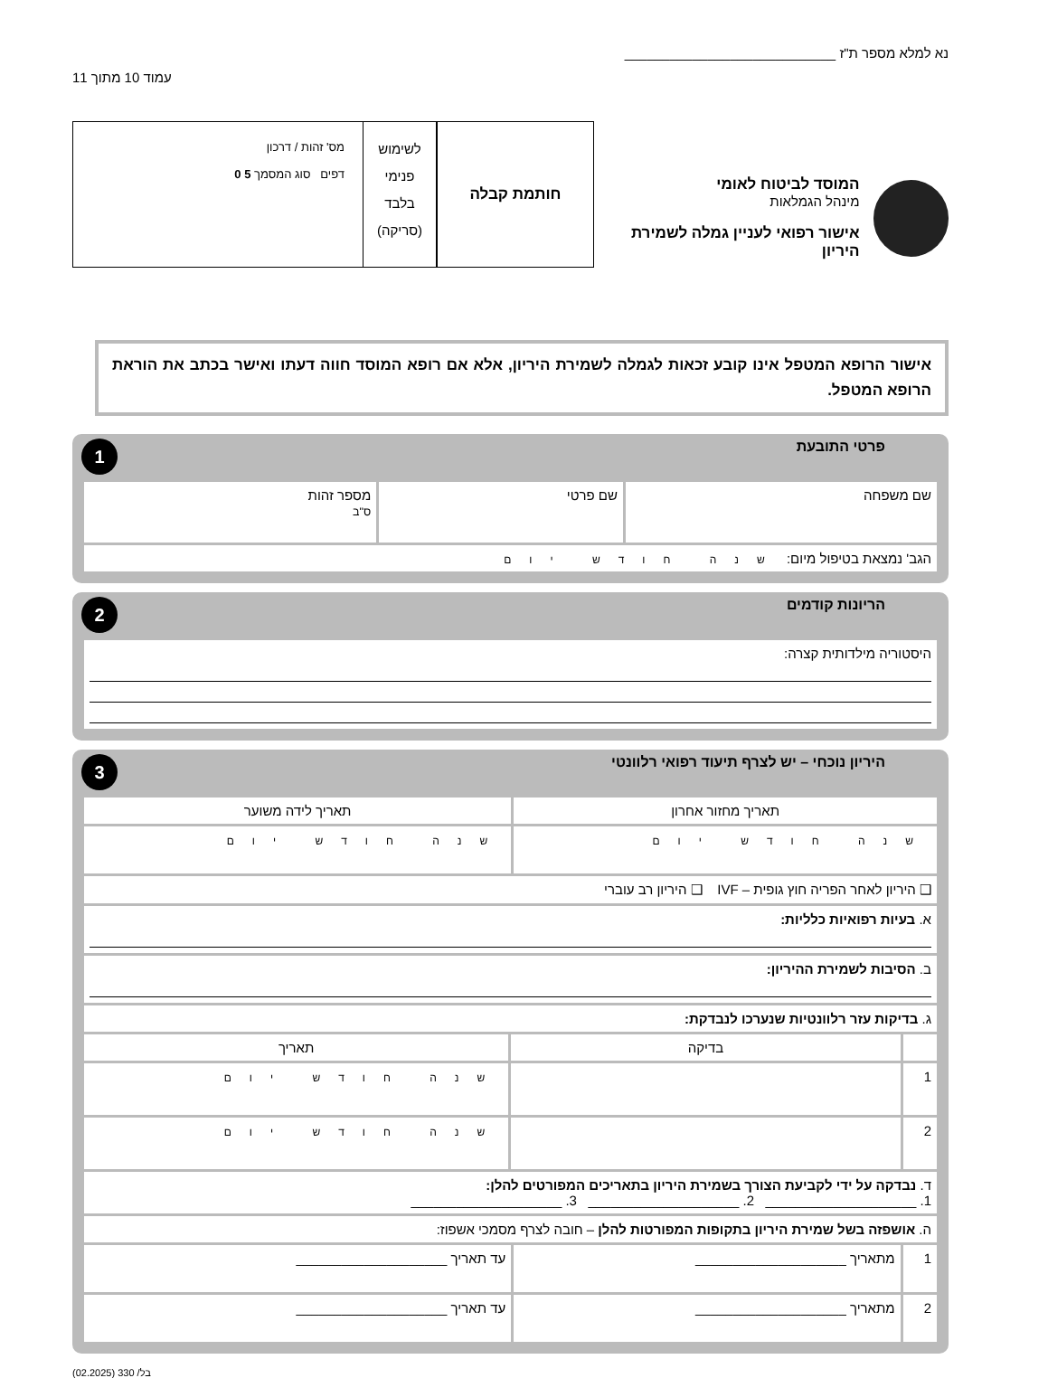נא למלא מספר ת"ז ____________________________
עמוד 10 מתוך 11
המוסד לביטוח לאומי
מינהל הגמלאות
אישור רפואי לעניין גמלה לשמירת היריון
חותמת קבלה
לשימוש
פנימי
בלבד
(סריקה)
מס' זהות / דרכון
דפים סוג המסמך 5 0
אישור הרופא המטפל אינו קובע זכאות לגמלה לשמירת היריון, אלא אם רופא המוסד חווה דעתו ואישר בכתב את הוראת הרופא המטפל.
פרטי התובעת 1
| שם משפחה | שם פרטי | מספר זהות ס"ב |
| הגב' נמצאת בטיפול מיום: שנה חודש יום | | |
הריונות קודמים 2
| היסטוריה מילדותית קצרה: |
היריון נוכחי – יש לצרף תיעוד רפואי רלוונטי 3
| תאריך מחזור אחרון | | תאריך לידה משוער | |
| --- | --- | --- | --- |
| שנה חודש יום | | שנה חודש יום | |
| ❑ היריון לאחר הפריה חוץ גופית – IVF ❑ היריון רב עוברי | | | |
| א. בעיות רפואיות כלליות: | | | |
| ב. הסיבות לשמירת ההיריון: | | | |
| ג. בדיקות עזר רלוונטיות שנערכו לנבדקת: | | | |
| | בדיקה | | תאריך |
| 1 | | | שנה חודש יום |
| 2 | | | שנה חודש יום |
| ד. נבדקה על ידי לקביעת הצורך בשמירת היריון בתאריכים המפורטים להלן: 1. ____________________ 2. ____________________ 3. ____________________ | | | |
| ה. אושפזה בשל שמירת היריון בתקופות המפורטות להלן – חובה לצרף מסמכי אשפוז: | | | |
| 1 | מתאריך ____________________ | עד תאריך ____________________ | |
| 2 | מתאריך ____________________ | עד תאריך ____________________ | |
בל/ 330 (02.2025)